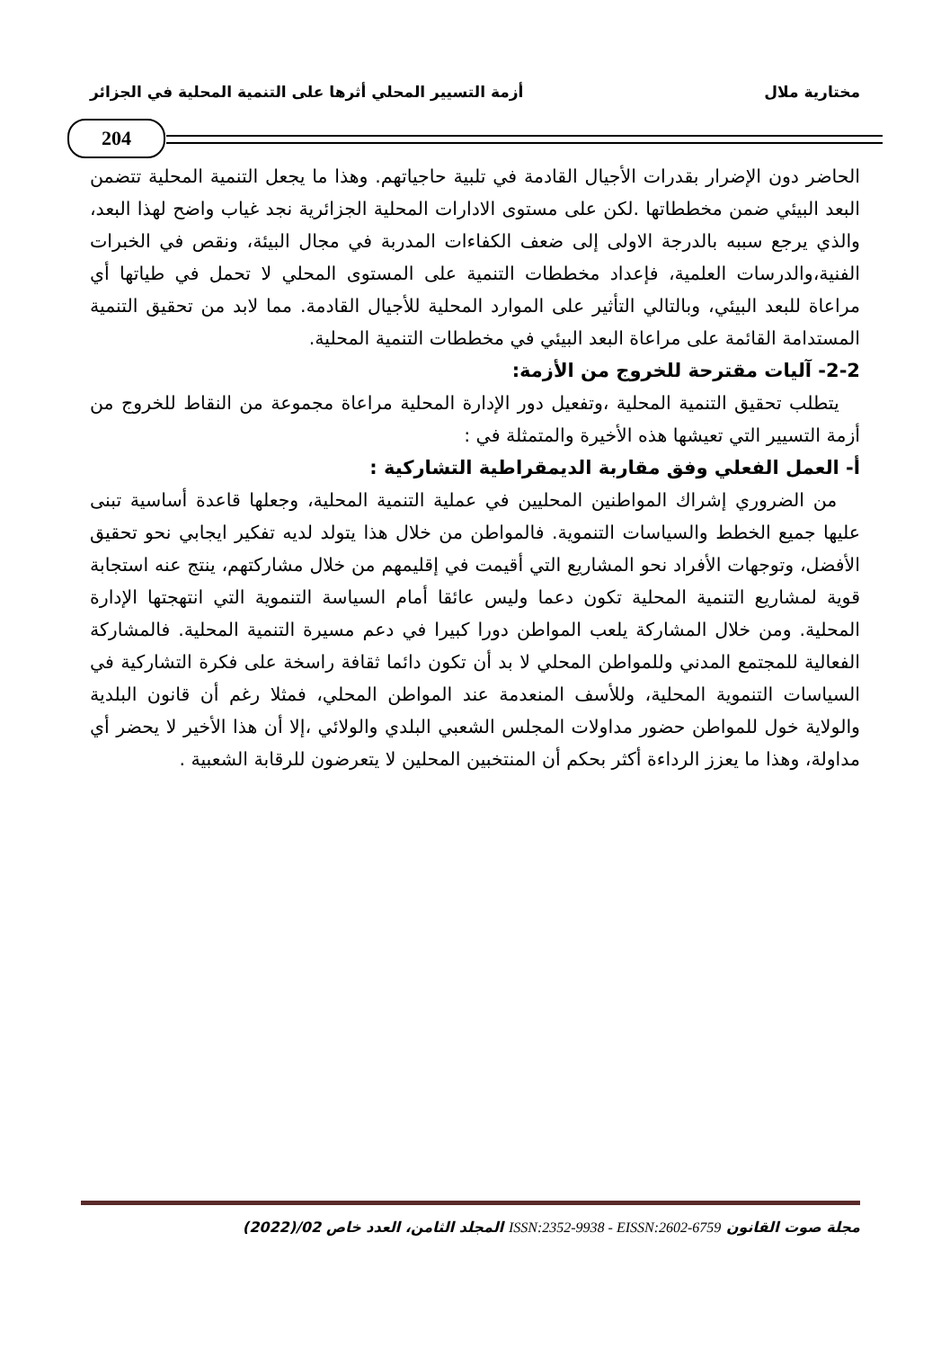مختارية ملال أزمة التسيير المحلي أثرها على التنمية المحلية في الجزائر
204
الحاضر دون الإضرار بقدرات الأجيال القادمة في تلبية حاجياتهم. وهذا ما يجعل التنمية المحلية تتضمن البعد البيئي ضمن مخططاتها .لكن على مستوى الادارات المحلية الجزائرية نجد غياب واضح لهذا البعد، والذي يرجع سببه بالدرجة الاولى إلى ضعف الكفاءات المدربة في مجال البيئة، ونقص في الخبرات الفنية،والدرسات العلمية، فإعداد مخططات التنمية على المستوى المحلي لا تحمل في طياتها أي مراعاة للبعد البيئي، وبالتالي التأثير على الموارد المحلية للأجيال القادمة. مما لابد من تحقيق التنمية المستدامة القائمة على مراعاة البعد البيئي في مخططات التنمية المحلية.
2-2- آليات مقترحة للخروج من الأزمة:
يتطلب تحقيق التنمية المحلية ،وتفعيل دور الإدارة المحلية مراعاة مجموعة من النقاط للخروج من أزمة التسيير التي تعيشها هذه الأخيرة والمتمثلة في :
أ- العمل الفعلي وفق مقاربة الديمقراطية التشاركية :
من الضروري إشراك المواطنين المحليين في عملية التنمية المحلية، وجعلها قاعدة أساسية تبنى عليها جميع الخطط والسياسات التنموية. فالمواطن من خلال هذا يتولد لديه تفكير ايجابي نحو تحقيق الأفضل، وتوجهات الأفراد نحو المشاريع التي أقيمت في إقليمهم من خلال مشاركتهم، ينتج عنه استجابة قوية لمشاريع التنمية المحلية تكون دعما وليس عائقا أمام السياسة التنموية التي انتهجتها الإدارة المحلية. ومن خلال المشاركة يلعب المواطن دورا كبيرا في دعم مسيرة التنمية المحلية. فالمشاركة الفعالية للمجتمع المدني وللمواطن المحلي لا بد أن تكون دائما ثقافة راسخة على فكرة التشاركية في السياسات التنموية المحلية، وللأسف المنعدمة عند المواطن المحلي، فمثلا رغم أن قانون البلدية والولاية خول للمواطن حضور مداولات المجلس الشعبي البلدي والولائي ،إلا أن هذا الأخير لا يحضر أي مداولة، وهذا ما يعزز الرداءة أكثر بحكم أن المنتخبين المحلين لا يتعرضون للرقابة الشعبية .
مجلة صوت القانون ISSN:2352-9938 - EISSN:2602-6759 المجلد الثامن، العدد خاص 02/(2022)